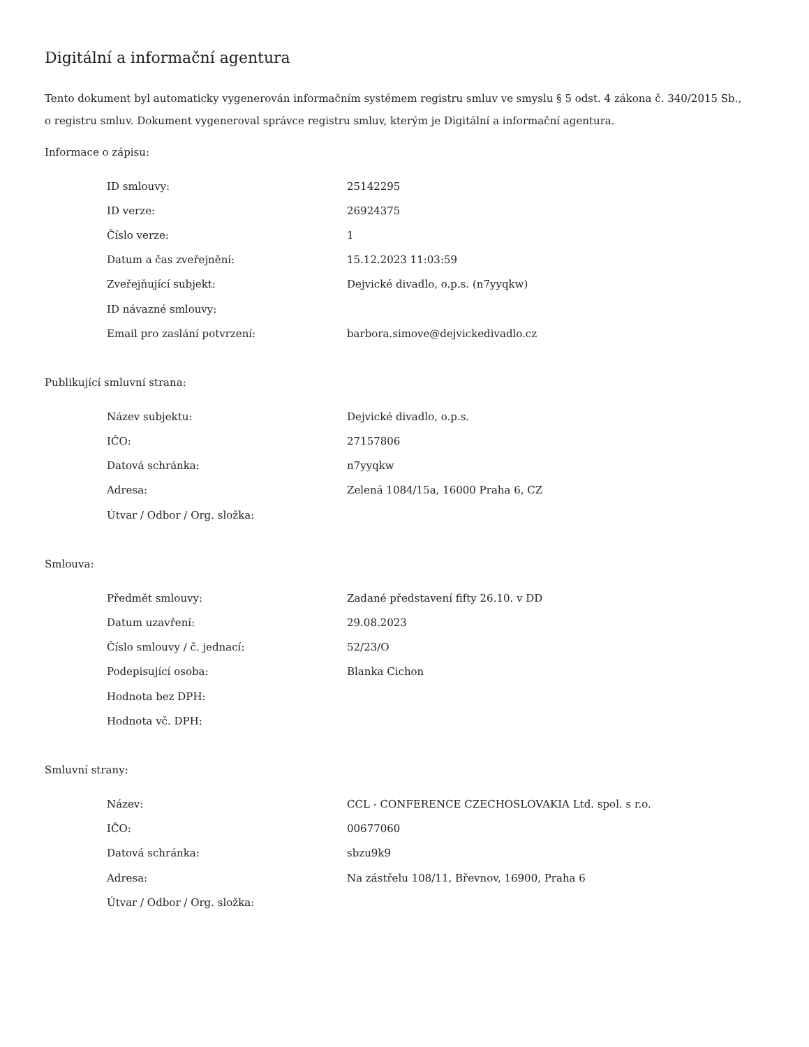Digitální a informační agentura
Tento dokument byl automaticky vygenerován informačním systémem registru smluv ve smyslu § 5 odst. 4 zákona č. 340/2015 Sb., o registru smluv. Dokument vygeneroval správce registru smluv, kterým je Digitální a informační agentura.
Informace o zápisu:
| ID smlouvy: | 25142295 |
| ID verze: | 26924375 |
| Číslo verze: | 1 |
| Datum a čas zveřejnění: | 15.12.2023 11:03:59 |
| Zveřejňující subjekt: | Dejvické divadlo, o.p.s. (n7yyqkw) |
| ID návazné smlouvy: | |
| Email pro zaslání potvrzení: | barbora.simove@dejvickedivadlo.cz |
Publikující smluvní strana:
| Název subjektu: | Dejvické divadlo, o.p.s. |
| IČO: | 27157806 |
| Datová schránka: | n7yyqkw |
| Adresa: | Zelená 1084/15a, 16000 Praha 6, CZ |
| Útvar / Odbor / Org. složka: | |
Smlouva:
| Předmět smlouvy: | Zadané představení fifty 26.10. v DD |
| Datum uzavření: | 29.08.2023 |
| Číslo smlouvy / č. jednací: | 52/23/O |
| Podepisující osoba: | Blanka Cichon |
| Hodnota bez DPH: | |
| Hodnota vč. DPH: | |
Smluvní strany:
| Název: | CCL - CONFERENCE CZECHOSLOVAKIA Ltd. spol. s r.o. |
| IČO: | 00677060 |
| Datová schránka: | sbzu9k9 |
| Adresa: | Na zástřelu 108/11, Břevnov, 16900, Praha 6 |
| Útvar / Odbor / Org. složka: | |